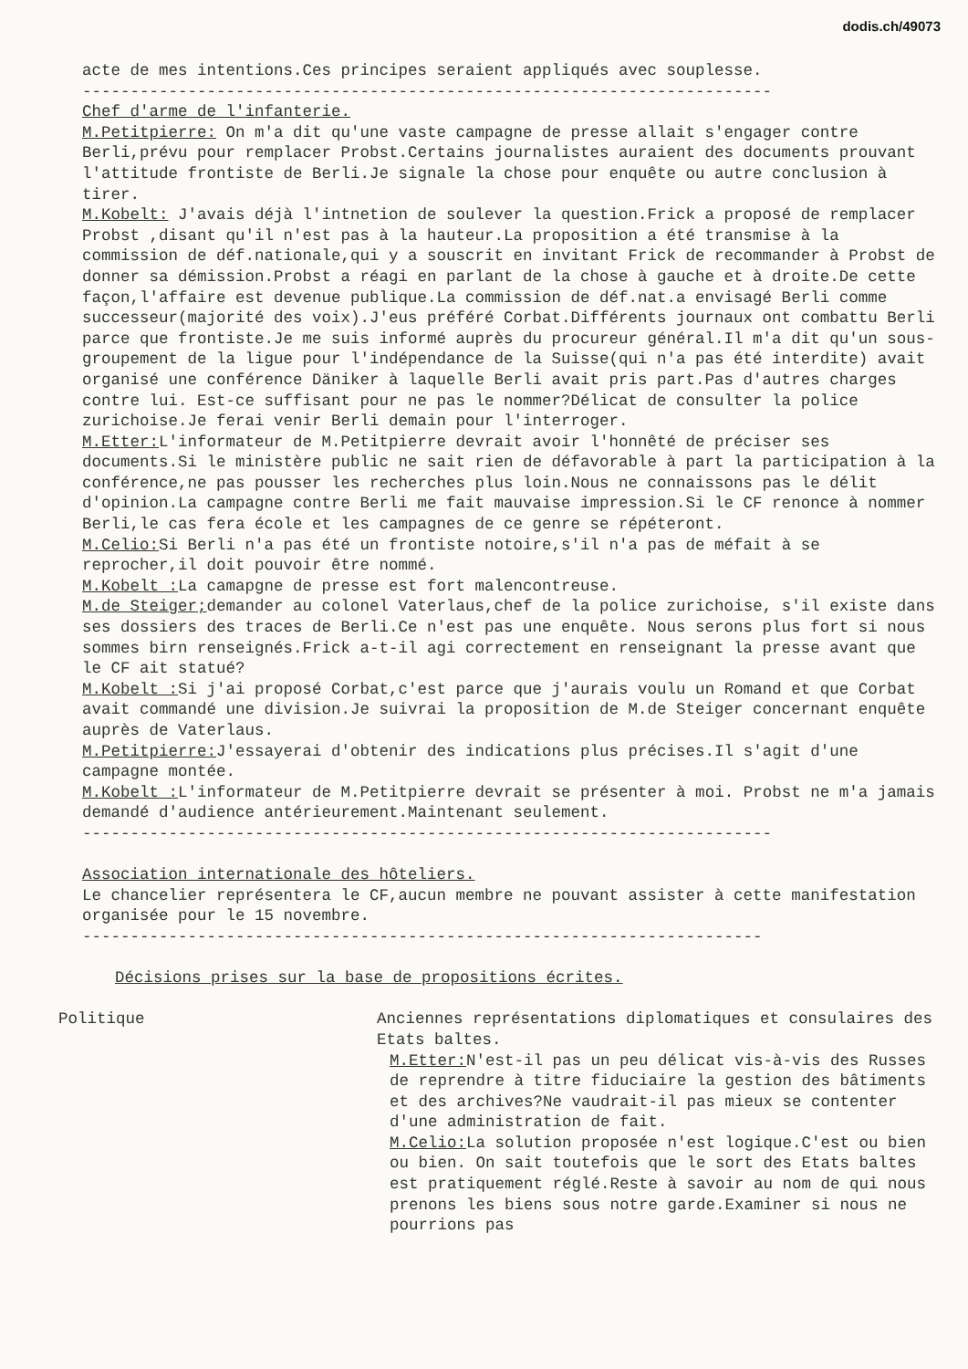dodis.ch/49073
acte de mes intentions.Ces principes seraient appliqués avec souplesse.
------------------------------------------------------------------------
Chef d'arme de l'infanterie.
M.Petitpierre: On m'a dit qu'une vaste campagne de presse allait s'engager contre Berli,prévu pour remplacer Probst.Certains journalistes auraient des documents prouvant l'attitude frontiste de Berli.Je signale la chose pour enquête ou autre conclusion à tirer.
M.Kobelt: J'avais déjà l'intnetion de soulever la question.Frick a proposé de remplacer Probst ,disant qu'il n'est pas à la hauteur.La proposition a été transmise à la commission de déf.nationale,qui y a souscrit en invitant Frick de recommander à Probst de donner sa démission.Probst a réagi en parlant de la chose à gauche et à droite.De cette façon,l'affaire est devenue publique.La commission de déf.nat.a envisagé Berli comme successeur(majorité des voix).J'eus préféré Corbat.Différents journaux ont combattu Berli parce que frontiste.Je me suis informé auprès du procureur général.Il m'a dit qu'un sous-groupement de la ligue pour l'indépendance de la Suisse(qui n'a pas été interdite) avait organisé une conférence Däniker à laquelle Berli avait pris part.Pas d'autres charges contre lui. Est-ce suffisant pour ne pas le nommer?Délicat de consulter la police zurichoise.Je ferai venir Berli demain pour l'interroger.
M.Etter: L'informateur de M.Petitpierre devrait avoir l'honnêté de préciser ses documents.Si le ministère public ne sait rien de défavorable à part la participation à la conférence,ne pas pousser les recherches plus loin.Nous ne connaissons pas le délit d'opinion.La campagne contre Berli me fait mauvaise impression.Si le CF renonce à nommer Berli,le cas fera école et les campagnes de ce genre se répéteront.
M.Celio: Si Berli n'a pas été un frontiste notoire,s'il n'a pas de méfait à se reprocher,il doit pouvoir être nommé.
M.Kobelt : La camapgne de presse est fort malencontreuse.
M.de Steiger; demander au colonel Vaterlaus,chef de la police zurichoise, s'il existe dans ses dossiers des traces de Berli.Ce n'est pas une enquête. Nous serons plus fort si nous sommes birn renseignés.Frick a-t-il agi correctement en renseignant la presse avant que le CF ait statué?
M.Kobelt : Si j'ai proposé Corbat,c'est parce que j'aurais voulu un Romand et que Corbat avait commandé une division.Je suivrai la proposition de M.de Steiger concernant enquête auprès de Vaterlaus.
M.Petitpierre: J'essayerai d'obtenir des indications plus précises.Il s'agit d'une campagne montée.
M.Kobelt : L'informateur de M.Petitpierre devrait se présenter à moi. Probst ne m'a jamais demandé d'audience antérieurement.Maintenant seulement.
------------------------------------------------------------------------
Association internationale des hôteliers.
Le chancelier représentera le CF,aucun membre ne pouvant assister à cette manifestation organisée pour le 15 novembre.
-----------------------------------------------------------------------
Décisions prises sur la base de propositions écrites.
Politique Anciennes représentations diplomatiques et consulaires des Etats baltes.
M.Etter: N'est-il pas un peu délicat vis-à-vis des Russes de reprendre à titre fiduciaire la gestion des bâtiments et des archives?Ne vaudrait-il pas mieux se contenter d'une administration de fait.
M.Celio: La solution proposée n'est logique.C'est ou bien ou bien. On sait toutefois que le sort des Etats baltes est pratiquement réglé.Reste à savoir au nom de qui nous prenons les biens sous notre garde.Examiner si nous ne pourrions pas